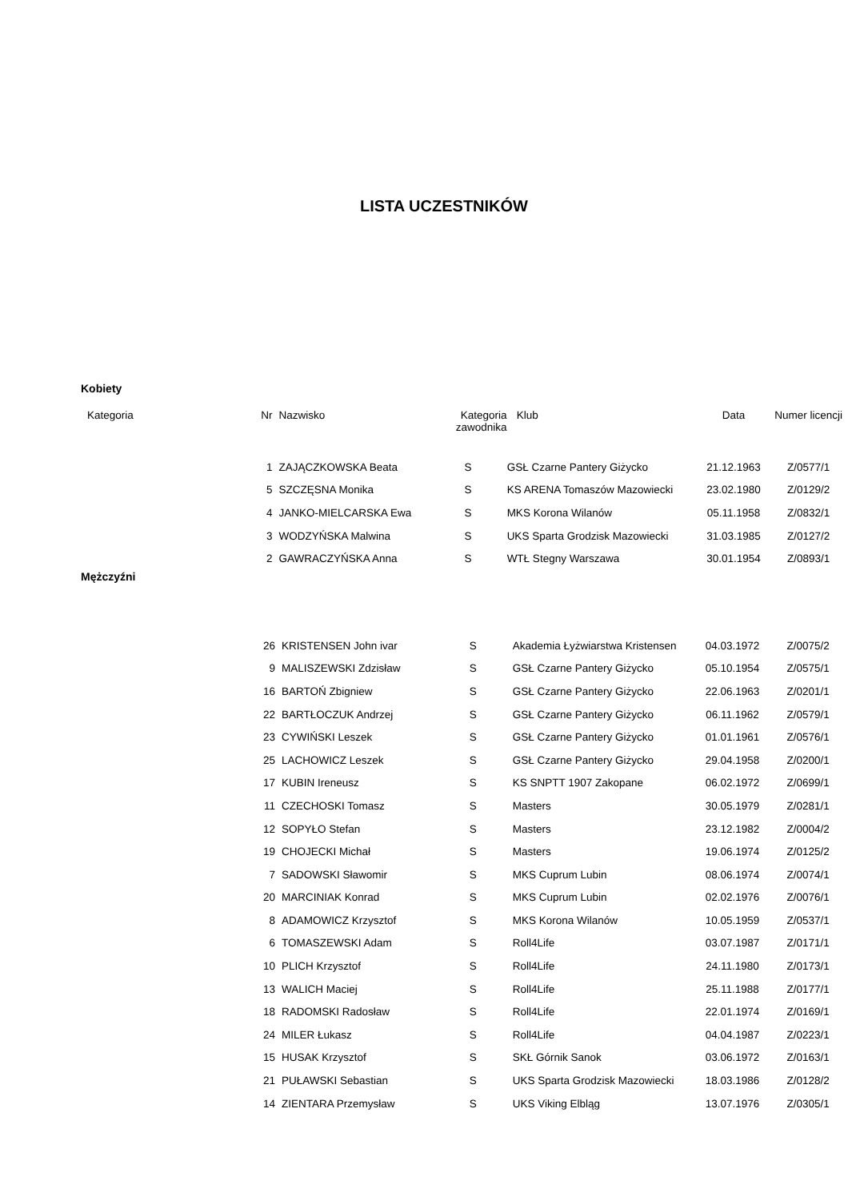LISTA UCZESTNIKÓW
Kobiety
| Kategoria | Nr | Nazwisko | Kategoria zawodnika | Klub | Data | Numer licencji |
| --- | --- | --- | --- | --- | --- | --- |
| | 1 | ZAJĄCZKOWSKA Beata | S | GSŁ Czarne Pantery Giżycko | 21.12.1963 | Z/0577/1 |
| | 5 | SZCZĘSNA Monika | S | KS ARENA Tomaszów Mazowiecki | 23.02.1980 | Z/0129/2 |
| | 4 | JANKO-MIELCARSKA Ewa | S | MKS Korona Wilanów | 05.11.1958 | Z/0832/1 |
| | 3 | WODZYŃSKA Malwina | S | UKS Sparta Grodzisk Mazowiecki | 31.03.1985 | Z/0127/2 |
| | 2 | GAWRACZYŃSKA Anna | S | WTŁ Stegny Warszawa | 30.01.1954 | Z/0893/1 |
Mężczyźni
| | 26 | KRISTENSEN John ivar | S | Akademia Łyżwiarstwa Kristensen | 04.03.1972 | Z/0075/2 |
| | 9 | MALISZEWSKI Zdzisław | S | GSŁ Czarne Pantery Giżycko | 05.10.1954 | Z/0575/1 |
| | 16 | BARTOŃ Zbigniew | S | GSŁ Czarne Pantery Giżycko | 22.06.1963 | Z/0201/1 |
| | 22 | BARTŁOCZUK Andrzej | S | GSŁ Czarne Pantery Giżycko | 06.11.1962 | Z/0579/1 |
| | 23 | CYWIŃSKI Leszek | S | GSŁ Czarne Pantery Giżycko | 01.01.1961 | Z/0576/1 |
| | 25 | LACHOWICZ Leszek | S | GSŁ Czarne Pantery Giżycko | 29.04.1958 | Z/0200/1 |
| | 17 | KUBIN Ireneusz | S | KS SNPTT 1907 Zakopane | 06.02.1972 | Z/0699/1 |
| | 11 | CZECHOSKI Tomasz | S | Masters | 30.05.1979 | Z/0281/1 |
| | 12 | SOPYŁO Stefan | S | Masters | 23.12.1982 | Z/0004/2 |
| | 19 | CHOJECKI Michał | S | Masters | 19.06.1974 | Z/0125/2 |
| | 7 | SADOWSKI Sławomir | S | MKS Cuprum Lubin | 08.06.1974 | Z/0074/1 |
| | 20 | MARCINIAK Konrad | S | MKS Cuprum Lubin | 02.02.1976 | Z/0076/1 |
| | 8 | ADAMOWICZ Krzysztof | S | MKS Korona Wilanów | 10.05.1959 | Z/0537/1 |
| | 6 | TOMASZEWSKI Adam | S | Roll4Life | 03.07.1987 | Z/0171/1 |
| | 10 | PLICH Krzysztof | S | Roll4Life | 24.11.1980 | Z/0173/1 |
| | 13 | WALICH Maciej | S | Roll4Life | 25.11.1988 | Z/0177/1 |
| | 18 | RADOMSKI Radosław | S | Roll4Life | 22.01.1974 | Z/0169/1 |
| | 24 | MILER Łukasz | S | Roll4Life | 04.04.1987 | Z/0223/1 |
| | 15 | HUSAK Krzysztof | S | SKŁ Górnik Sanok | 03.06.1972 | Z/0163/1 |
| | 21 | PUŁAWSKI Sebastian | S | UKS Sparta Grodzisk Mazowiecki | 18.03.1986 | Z/0128/2 |
| | 14 | ZIENTARA Przemysław | S | UKS Viking Elbląg | 13.07.1976 | Z/0305/1 |